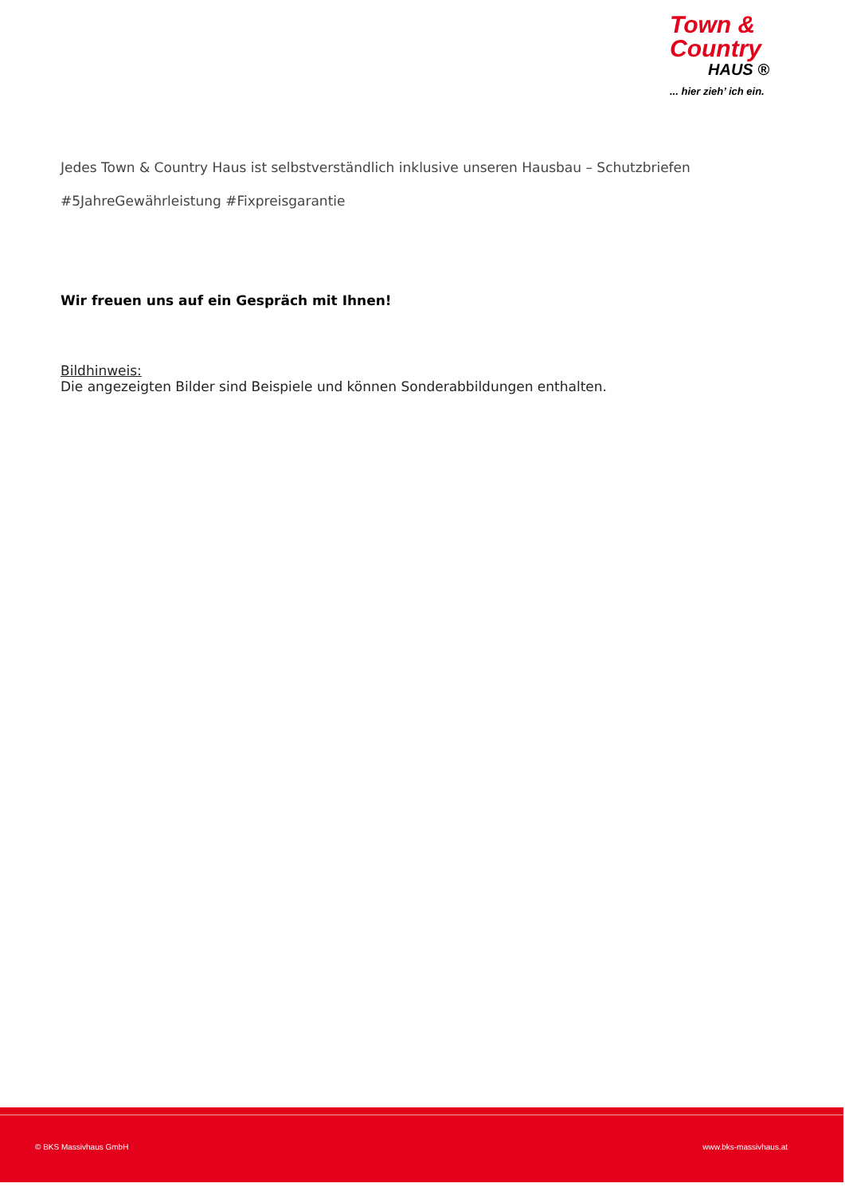Town &
Country
HAUS ®
... hier zieh’ ich ein.
Jedes Town & Country Haus ist selbstverständlich inklusive unseren Hausbau – Schutzbriefen
#5JahreGewährleistung #Fixpreisgarantie
Wir freuen uns auf ein Gespräch mit Ihnen!
Bildhinweis:
Die angezeigten Bilder sind Beispiele und können Sonderabbildungen enthalten.
© BKS Massivhaus GmbH www.bks-massivhaus.at